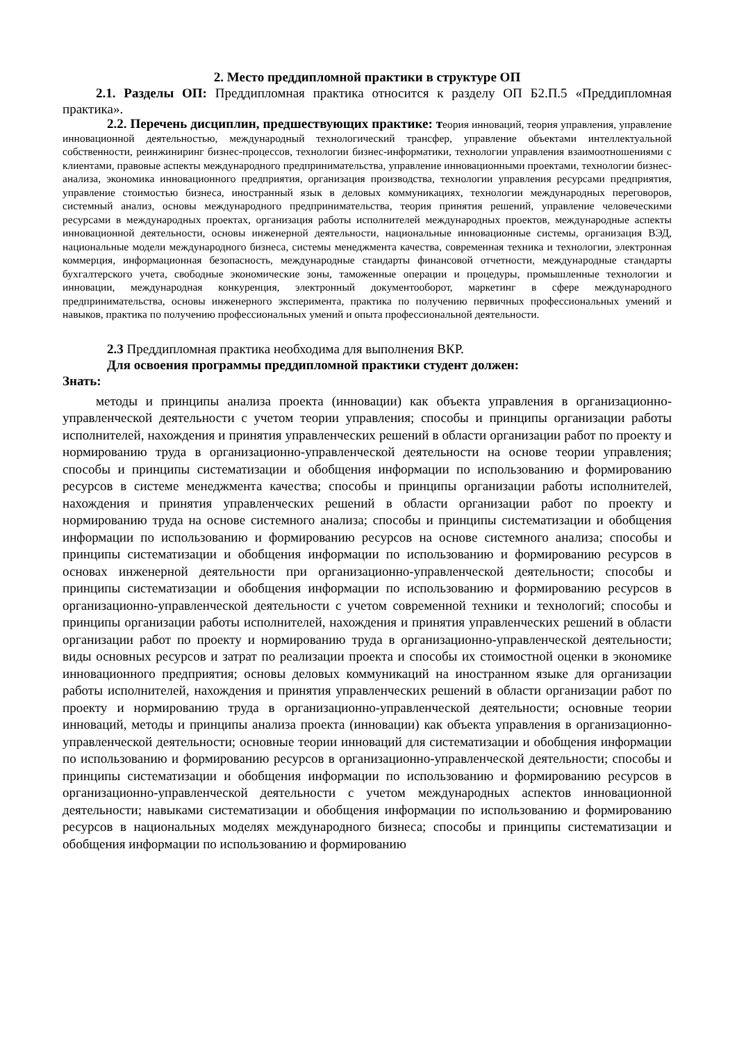2. Место преддипломной практики в структуре ОП
2.1. Разделы ОП: Преддипломная практика относится к разделу ОП Б2.П.5 «Преддипломная практика».
2.2. Перечень дисциплин, предшествующих практике: теория инноваций, теория управления, управление инновационной деятельностью, международный технологический трансфер, управление объектами интеллектуальной собственности, реинжиниринг бизнес-процессов, технологии бизнес-информатики, технологии управления взаимоотношениями с клиентами, правовые аспекты международного предпринимательства, управление инновационными проектами, технологии бизнес-анализа, экономика инновационного предприятия, организация производства, технологии управления ресурсами предприятия, управление стоимостью бизнеса, иностранный язык в деловых коммуникациях, технологии международных переговоров, системный анализ, основы международного предпринимательства, теория принятия решений, управление человеческими ресурсами в международных проектах, организация работы исполнителей международных проектов, международные аспекты инновационной деятельности, основы инженерной деятельности, национальные инновационные системы, организация ВЭД, национальные модели международного бизнеса, системы менеджмента качества, современная техника и технологии, электронная коммерция, информационная безопасность, международные стандарты финансовой отчетности, международные стандарты бухгалтерского учета, свободные экономические зоны, таможенные операции и процедуры, промышленные технологии и инновации, международная конкуренция, электронный документооборот, маркетинг в сфере международного предпринимательства, основы инженерного эксперимента, практика по получению первичных профессиональных умений и навыков, практика по получению профессиональных умений и опыта профессиональной деятельности.
2.3 Преддипломная практика необходима для выполнения ВКР.
Для освоения программы преддипломной практики студент должен:
Знать:
методы и принципы анализа проекта (инновации) как объекта управления в организационно-управленческой деятельности с учетом теории управления; способы и принципы организации работы исполнителей, нахождения и принятия управленческих решений в области организации работ по проекту и нормированию труда в организационно-управленческой деятельности на основе теории управления; способы и принципы систематизации и обобщения информации по использованию и формированию ресурсов в системе менеджмента качества; способы и принципы организации работы исполнителей, нахождения и принятия управленческих решений в области организации работ по проекту и нормированию труда на основе системного анализа; способы и принципы систематизации и обобщения информации по использованию и формированию ресурсов на основе системного анализа; способы и принципы систематизации и обобщения информации по использованию и формированию ресурсов в основах инженерной деятельности при организационно-управленческой деятельности; способы и принципы систематизации и обобщения информации по использованию и формированию ресурсов в организационно-управленческой деятельности с учетом современной техники и технологий; способы и принципы организации работы исполнителей, нахождения и принятия управленческих решений в области организации работ по проекту и нормированию труда в организационно-управленческой деятельности; виды основных ресурсов и затрат по реализации проекта и способы их стоимостной оценки в экономике инновационного предприятия; основы деловых коммуникаций на иностранном языке для организации работы исполнителей, нахождения и принятия управленческих решений в области организации работ по проекту и нормированию труда в организационно-управленческой деятельности; основные теории инноваций, методы и принципы анализа проекта (инновации) как объекта управления в организационно-управленческой деятельности; основные теории инноваций для систематизации и обобщения информации по использованию и формированию ресурсов в организационно-управленческой деятельности; способы и принципы систематизации и обобщения информации по использованию и формированию ресурсов в организационно-управленческой деятельности с учетом международных аспектов инновационной деятельности; навыками систематизации и обобщения информации по использованию и формированию ресурсов в национальных моделях международного бизнеса; способы и принципы систематизации и обобщения информации по использованию и формированию